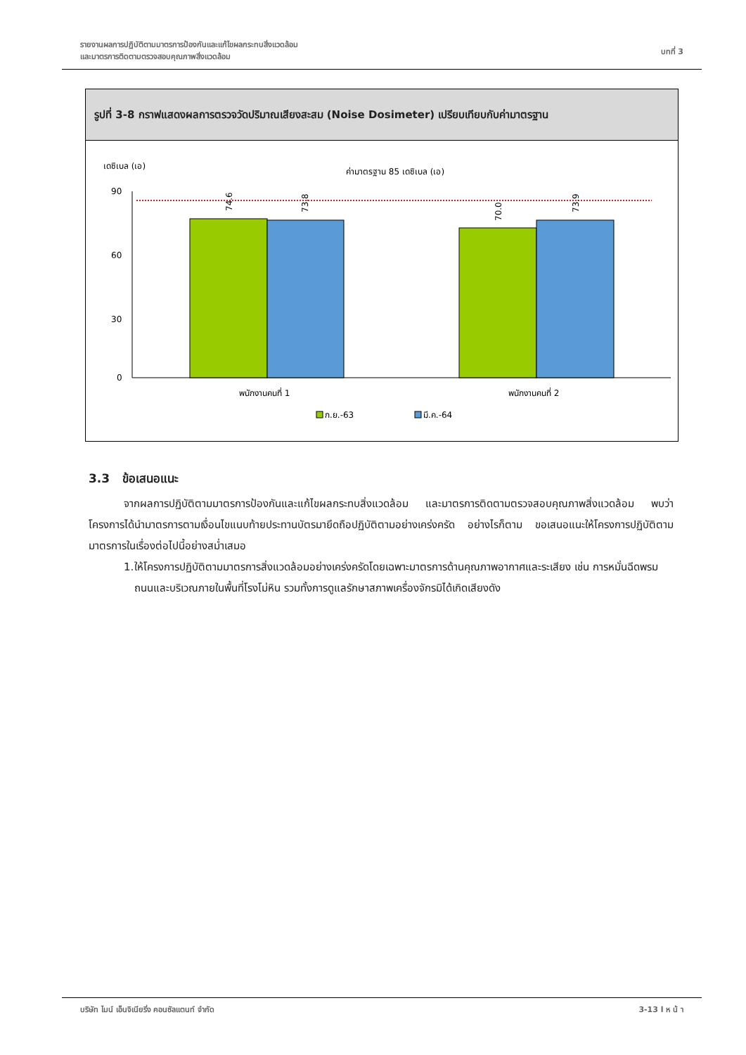รายงานผลการปฏิบัติตามมาตรการป้องกันและแก้ไขผลกระทบสิ่งแวดล้อม
และมาตรการติดตามตรวจสอบคุณภาพสิ่งแวดล้อม
บทที่ 3
รูปที่ 3-8 กราฟแสดงผลการตรวจวัดปริมาณเสียงสะสม (Noise Dosimeter) เปรียบเทียบกับค่ามาตรฐาน
เดซิเบล (เอ)
ค่ามาตรฐาน 85 เดซิเบล (เอ)
90
60
30
0
74.6
73.8
70.0
73.9
พนักงานคนที่ 1
พนักงานคนที่ 2
ก.ย.-63
มี.ค.-64
3.3 ข้อเสนอแนะ
จากผลการปฏิบัติตามมาตรการป้องกันและแก้ไขผลกระทบสิ่งแวดล้อม และมาตรการติดตามตรวจสอบคุณภาพสิ่งแวดล้อม พบว่า โครงการได้นำมาตรการตามเงื่อนไขแนบท้ายประทานบัตรมายึดถือปฏิบัติตามอย่างเคร่งครัด อย่างไรก็ตาม ขอเสนอแนะให้โครงการปฏิบัติตามมาตรการในเรื่องต่อไปนี้อย่างสม่ำเสมอ
1. ให้โครงการปฏิบัติตามมาตรการสิ่งแวดล้อมอย่างเคร่งครัดโดยเฉพาะมาตรการด้านคุณภาพอากาศและระเสียง เช่น การหมั่นฉีดพรมถนนและบริเวณภายในพื้นที่โรงโม่หิน รวมทั้งการดูแลรักษาสภาพเครื่องจักรมิได้เกิดเสียงดัง
บริษัท ไมน์ เอ็นจิเนียริ่ง คอนซัลแตนท์ จำกัด
3-13 l ห น้ า